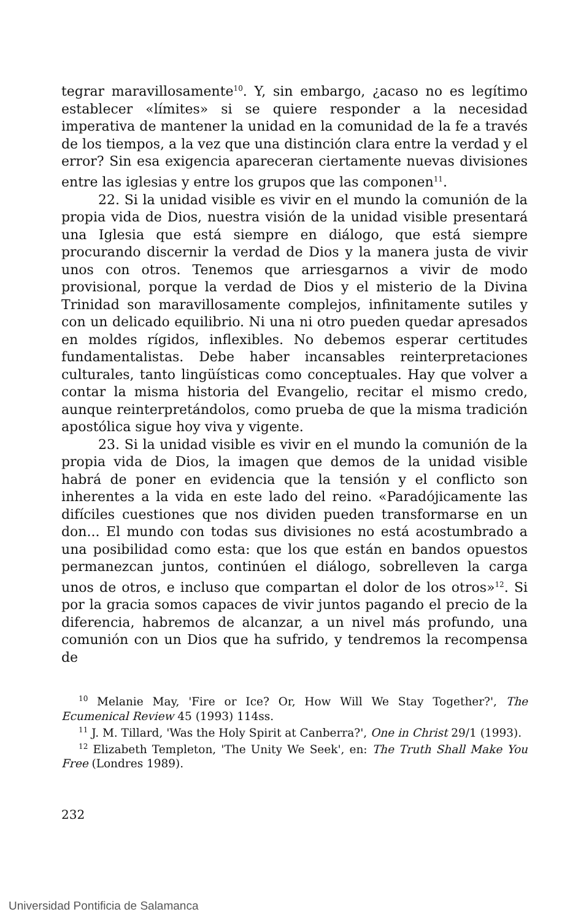tegrar maravillosamente<sup>10</sup>. Y, sin embargo, ¿acaso no es legítimo establecer «límites» si se quiere responder a la necesidad imperativa de mantener la unidad en la comunidad de la fe a través de los tiempos, a la vez que una distinción clara entre la verdad y el error? Sin esa exigencia apareceran ciertamente nuevas divisiones entre las iglesias y entre los grupos que las componen<sup>11</sup>.
22. Si la unidad visible es vivir en el mundo la comunión de la propia vida de Dios, nuestra visión de la unidad visible presentará una Iglesia que está siempre en diálogo, que está siempre procurando discernir la verdad de Dios y la manera justa de vivir unos con otros. Tenemos que arriesgarnos a vivir de modo provisional, porque la verdad de Dios y el misterio de la Divina Trinidad son maravillosamente complejos, infinitamente sutiles y con un delicado equilibrio. Ni una ni otro pueden quedar apresados en moldes rígidos, inflexibles. No debemos esperar certitudes fundamentalistas. Debe haber incansables reinterpretaciones culturales, tanto lingüísticas como conceptuales. Hay que volver a contar la misma historia del Evangelio, recitar el mismo credo, aunque reinterpretándolos, como prueba de que la misma tradición apostólica sigue hoy viva y vigente.
23. Si la unidad visible es vivir en el mundo la comunión de la propia vida de Dios, la imagen que demos de la unidad visible habrá de poner en evidencia que la tensión y el conflicto son inherentes a la vida en este lado del reino. «Paradójicamente las difíciles cuestiones que nos dividen pueden transformarse en un don... El mundo con todas sus divisiones no está acostumbrado a una posibilidad como esta: que los que están en bandos opuestos permanezcan juntos, continúen el diálogo, sobrelleven la carga unos de otros, e incluso que compartan el dolor de los otros»<sup>12</sup>. Si por la gracia somos capaces de vivir juntos pagando el precio de la diferencia, habremos de alcanzar, a un nivel más profundo, una comunión con un Dios que ha sufrido, y tendremos la recompensa de
<sup>10</sup> Melanie May, 'Fire or Ice? Or, How Will We Stay Together?', The Ecumenical Review 45 (1993) 114ss.
<sup>11</sup> J. M. Tillard, 'Was the Holy Spirit at Canberra?', One in Christ 29/1 (1993).
<sup>12</sup> Elizabeth Templeton, 'The Unity We Seek', en: The Truth Shall Make You Free (Londres 1989).
232
Universidad Pontificia de Salamanca